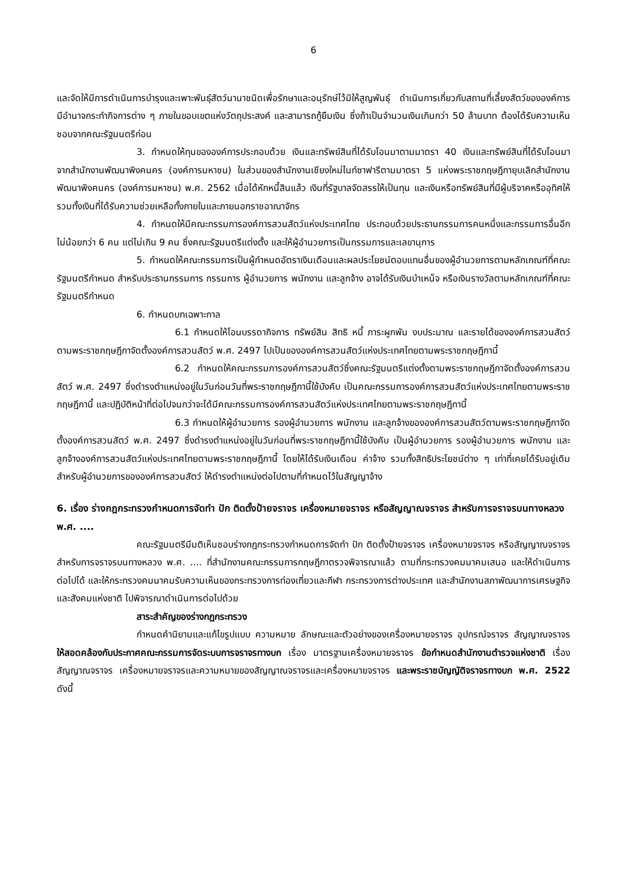6
และจัดให้มีการดำเนินการบำรุงและเพาะพันธุ์สัตว์นานาชนิดเพื่อรักษาและอนุรักษ์ไว้มิให้สูญพันธุ์ ดำเนินการเกี่ยวกับสถานที่เลี้ยงสัตว์ขององค์การ มีอำนาจกระทำกิจการต่าง ๆ ภายในขอบเขตแห่งวัตถุประสงค์ และสามารถกู้ยืมเงิน ซึ่งถ้าเป็นจำนวนเงินเกินกว่า 50 ล้านบาท ต้องได้รับความเห็นชอบจากคณะรัฐมนตรีก่อน
3. กำหนดให้ทุนขององค์การประกอบด้วย เงินและทรัพย์สินที่ได้รับโอนมาตามมาตรา 40 เงินและทรัพย์สินที่ได้รับโอนมาจากสำนักงานพัฒนาพิงคนคร (องค์การมหาชน) ในส่วนของสำนักงานเชียงใหม่ไนท์ซาฟารีตามมาตรา 5 แห่งพระราชกฤษฎีกายุบเลิกสำนักงานพัฒนาพิงคนคร (องค์การมหาชน) พ.ศ. 2562 เมื่อได้หักหนี้สินแล้ว เงินที่รัฐบาลจัดสรรให้เป็นทุน และเงินหรือทรัพย์สินที่มีผู้บริจาคหรืออุทิศให้ รวมทั้งเงินที่ได้รับความช่วยเหลือทั้งภายในและภายนอกราชอาณาจักร
4. กำหนดให้มีคณะกรรมการองค์การสวนสัตว์แห่งประเทศไทย ประกอบด้วยประธานกรรมการคนหนึ่งและกรรมการอื่นอีกไม่น้อยกว่า 6 คน แต่ไม่เกิน 9 คน ซึ่งคณะรัฐมนตรีแต่งตั้ง และให้ผู้อำนวยการเป็นกรรมการและเลขานุการ
5. กำหนดให้คณะกรรมการเป็นผู้กำหนดอัตราเงินเดือนและผลประโยชน์ตอบแทนอื่นของผู้อำนวยการตามหลักเกณฑ์ที่คณะรัฐมนตรีกำหนด สำหรับประธานกรรมการ กรรมการ ผู้อำนวยการ พนักงาน และลูกจ้าง อาจได้รับเงินบำเหน็จ หรือเงินรางวัลตามหลักเกณฑ์ที่คณะรัฐมนตรีกำหนด
6. กำหนดบทเฉพาะกาล
6.1 กำหนดให้โอนบรรดากิจการ ทรัพย์สิน สิทธิ หนี้ ภาระผูกพัน งบประมาณ และรายได้ขององค์การสวนสัตว์ตามพระราชกฤษฎีกาจัดตั้งองค์การสวนสัตว์ พ.ศ. 2497 ไปเป็นขององค์การสวนสัตว์แห่งประเทศไทยตามพระราชกฤษฎีกานี้
6.2 กำหนดให้คณะกรรมการองค์การสวนสัตว์ซึ่งคณะรัฐมนตรีแต่งตั้งตามพระราชกฤษฎีกาจัดตั้งองค์การสวนสัตว์ พ.ศ. 2497 ซึ่งดำรงตำแหน่งอยู่ในวันก่อนวันที่พระราชกฤษฎีกานี้ใช้บังคับ เป็นคณะกรรมการองค์การสวนสัตว์แห่งประเทศไทยตามพระราชกฤษฎีกานี้ และปฏิบัติหน้าที่ต่อไปจนกว่าจะได้มีคณะกรรมการองค์การสวนสัตว์แห่งประเทศไทยตามพระราชกฤษฎีกานี้
6.3 กำหนดให้ผู้อำนวยการ รองผู้อำนวยการ พนักงาน และลูกจ้างขององค์การสวนสัตว์ตามพระราชกฤษฎีกาจัดตั้งองค์การสวนสัตว์ พ.ศ. 2497 ซึ่งดำรงตำแหน่งอยู่ในวันก่อนที่พระราชกฤษฎีกานี้ใช้บังคับ เป็นผู้อำนวยการ รองผู้อำนวยการ พนักงาน และลูกจ้างองค์การสวนสัตว์แห่งประเทศไทยตามพระราชกฤษฎีกานี้ โดยให้ได้รับเงินเดือน ค่าจ้าง รวมทั้งสิทธิประโยชน์ต่าง ๆ เท่าที่เคยได้รับอยู่เดิม สำหรับผู้อำนวยการขององค์การสวนสัตว์ ให้ดำรงตำแหน่งต่อไปตามที่กำหนดไว้ในสัญญาจ้าง
6. เรื่อง ร่างกฎกระทรวงกำหนดการจัดทำ ปัก ติดตั้งป้ายจราจร เครื่องหมายจราจร หรือสัญญาณจราจร สำหรับการจราจรบนทางหลวง พ.ศ. ....
คณะรัฐมนตรีมีมติเห็นชอบร่างกฎกระทรวงกำหนดการจัดทำ ปัก ติดตั้งป้ายจราจร เครื่องหมายจราจร หรือสัญญาณจราจร สำหรับการจราจรบนทางหลวง พ.ศ. .... ที่สำนักงานคณะกรรมการกฤษฎีกาตรวจพิจารณาแล้ว ตามที่กระทรวงคมนาคมเสนอ และให้ดำเนินการต่อไปได้ และให้กระทรวงคมนาคมรับความเห็นของกระทรวงการท่องเที่ยวและกีฬา กระทรวงการต่างประเทศ และสำนักงานสภาพัฒนาการเศรษฐกิจและสังคมแห่งชาติ ไปพิจารณาดำเนินการต่อไปด้วย
สาระสำคัญของร่างกฎกระทรวง
กำหนดคำนิยามและแก้ไขรูปแบบ ความหมาย ลักษณะและตัวอย่างของเครื่องหมายจราจร อุปกรณ์จราจร สัญญาณจราจร ให้สอดคล้องกับประกาศคณะกรรมการจัดระบบการจราจรทางบก เรื่อง มาตรฐานเครื่องหมายจราจร ข้อกำหนดสำนักงานตำรวจแห่งชาติ เรื่อง สัญญาณจราจร เครื่องหมายจราจรและความหมายของสัญญาณจราจรและเครื่องหมายจราจร และพระราชบัญญัติจราจรทางบก พ.ศ. 2522 ดังนี้